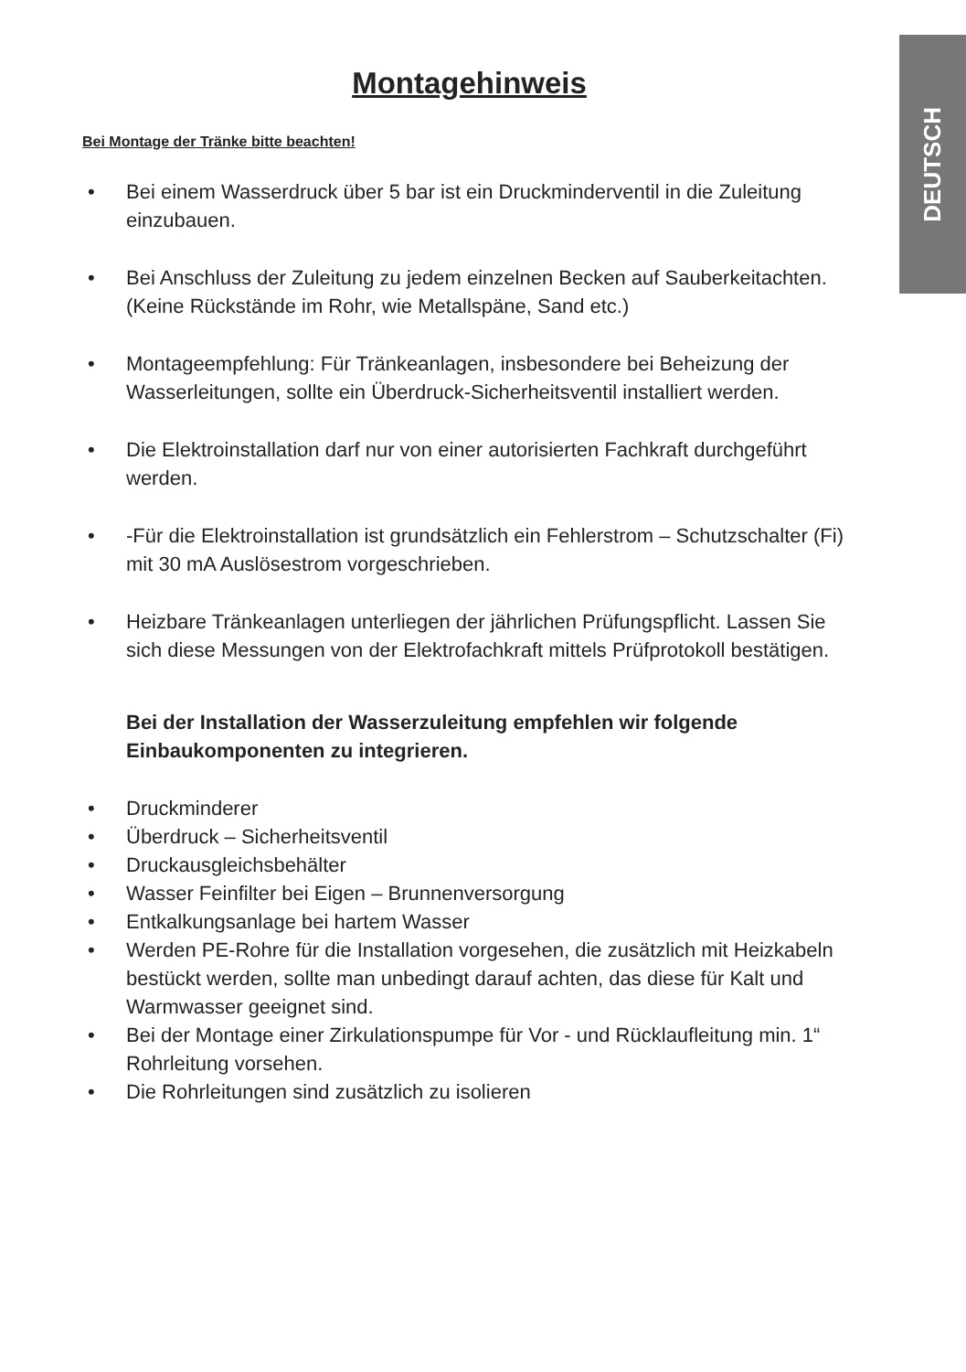DEUTSCH
Montagehinweis
Bei Montage der Tränke bitte beachten!
• Bei einem Wasserdruck über 5 bar ist ein Druckminderventil in die Zuleitung einzubauen.
• Bei Anschluss der Zuleitung zu jedem einzelnen Becken auf Sauberkeitachten. (Keine Rückstände im Rohr, wie Metallspäne, Sand etc.)
• Montageempfehlung: Für Tränkeanlagen, insbesondere bei Beheizung der Wasserleitungen, sollte ein Überdruck-Sicherheitsventil installiert werden.
• Die Elektroinstallation darf nur von einer autorisierten Fachkraft durchgeführt werden.
• -Für die Elektroinstallation ist grundsätzlich ein Fehlerstrom – Schutzschalter (Fi) mit 30 mA Auslösestrom vorgeschrieben.
• Heizbare Tränkeanlagen unterliegen der jährlichen Prüfungspflicht. Lassen Sie sich diese Messungen von der Elektrofachkraft mittels Prüfprotokoll bestätigen.
Bei der Installation der Wasserzuleitung empfehlen wir folgende Einbaukomponenten zu integrieren.
• Druckminderer
• Überdruck – Sicherheitsventil
• Druckausgleichsbehälter
• Wasser Feinfilter bei Eigen – Brunnenversorgung
• Entkalkungsanlage bei hartem Wasser
• Werden PE-Rohre für die Installation vorgesehen, die zusätzlich mit Heizkabeln bestückt werden, sollte man unbedingt darauf achten, das diese für Kalt und Warmwasser geeignet sind.
• Bei der Montage einer Zirkulationspumpe für Vor - und Rücklaufleitung min. 1“ Rohrleitung vorsehen.
• Die Rohrleitungen sind zusätzlich zu isolieren